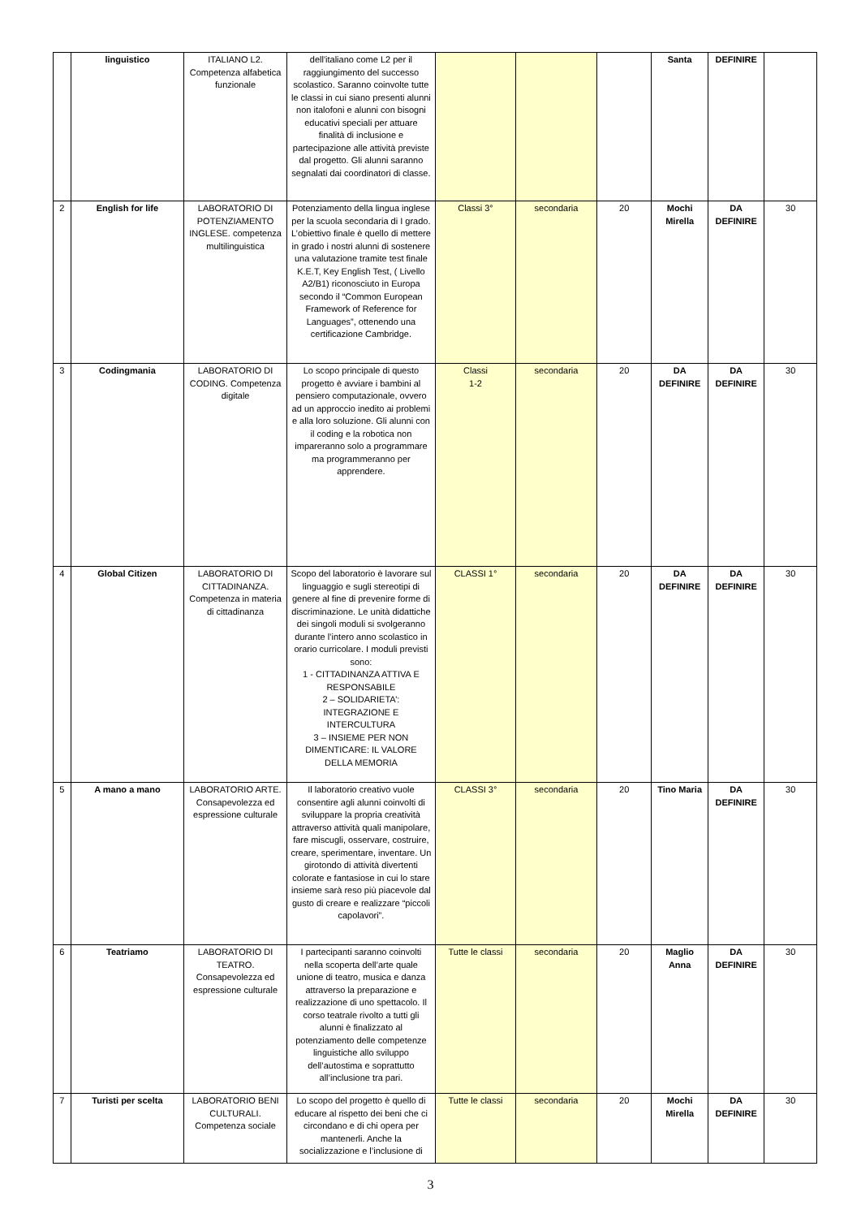| | linguistico | ITALIANO L2. Competenza alfabetica funzionale | dell'italiano come L2 per il raggiungimento del successo scolastico. Saranno coinvolte tutte le classi in cui siano presenti alunni non italofoni e alunni con bisogni educativi speciali per attuare finalità di inclusione e partecipazione alle attività previste dal progetto. Gli alunni saranno segnalati dai coordinatori di classe. | | | | Santa | DEFINIRE | |
| 2 | English for life | LABORATORIO DI POTENZIAMENTO INGLESE. competenza multilinguistica | Potenziamento della lingua inglese per la scuola secondaria di I grado. L’obiettivo finale è quello di mettere in grado i nostri alunni di sostenere una valutazione tramite test finale K.E.T, Key English Test, ( Livello A2/B1) riconosciuto in Europa secondo il “Common European Framework of Reference for Languages”, ottenendo una certificazione Cambridge. | Classi 3° | secondaria | 20 | Mochi Mirella | DA DEFINIRE | 30 |
| 3 | Codingmania | LABORATORIO DI CODING. Competenza digitale | Lo scopo principale di questo progetto è avviare i bambini al pensiero computazionale, ovvero ad un approccio inedito ai problemi e alla loro soluzione. Gli alunni con il coding e la robotica non impareranno solo a programmare ma programmeranno per apprendere. | Classi 1-2 | secondaria | 20 | DA DEFINIRE | DA DEFINIRE | 30 |
| 4 | Global Citizen | LABORATORIO DI CITTADINANZA. Competenza in materia di cittadinanza | Scopo del laboratorio è lavorare sul linguaggio e sugli stereotipi di genere al fine di prevenire forme di discriminazione. Le unità didattiche dei singoli moduli si svolgeranno durante l’intero anno scolastico in orario curricolare. I moduli previsti sono: 1 - CITTADINANZA ATTIVA E RESPONSABILE 2 – SOLIDARIETA’: INTEGRAZIONE E INTERCULTURA 3 – INSIEME PER NON DIMENTICARE: IL VALORE DELLA MEMORIA | CLASSI 1° | secondaria | 20 | DA DEFINIRE | DA DEFINIRE | 30 |
| 5 | A mano a mano | LABORATORIO ARTE. Consapevolezza ed espressione culturale | Il laboratorio creativo vuole consentire agli alunni coinvolti di sviluppare la propria creatività attraverso attività quali manipolare, fare miscugli, osservare, costruire, creare, sperimentare, inventare. Un girotondo di attività divertenti colorate e fantasiose in cui lo stare insieme sarà reso più piacevole dal gusto di creare e realizzare “piccoli capolavori”. | CLASSI 3° | secondaria | 20 | Tino Maria | DA DEFINIRE | 30 |
| 6 | Teatriamo | LABORATORIO DI TEATRO. Consapevolezza ed espressione culturale | I partecipanti saranno coinvolti nella scoperta dell’arte quale unione di teatro, musica e danza attraverso la preparazione e realizzazione di uno spettacolo. Il corso teatrale rivolto a tutti gli alunni è finalizzato al potenziamento delle competenze linguistiche allo sviluppo dell’autostima e soprattutto all’inclusione tra pari. | Tutte le classi | secondaria | 20 | Maglio Anna | DA DEFINIRE | 30 |
| 7 | Turisti per scelta | LABORATORIO BENI CULTURALI. Competenza sociale | Lo scopo del progetto è quello di educare al rispetto dei beni che ci circondano e di chi opera per mantenerli. Anche la socializzazione e l’inclusione di | Tutte le classi | secondaria | 20 | Mochi Mirella | DA DEFINIRE | 30 |
3